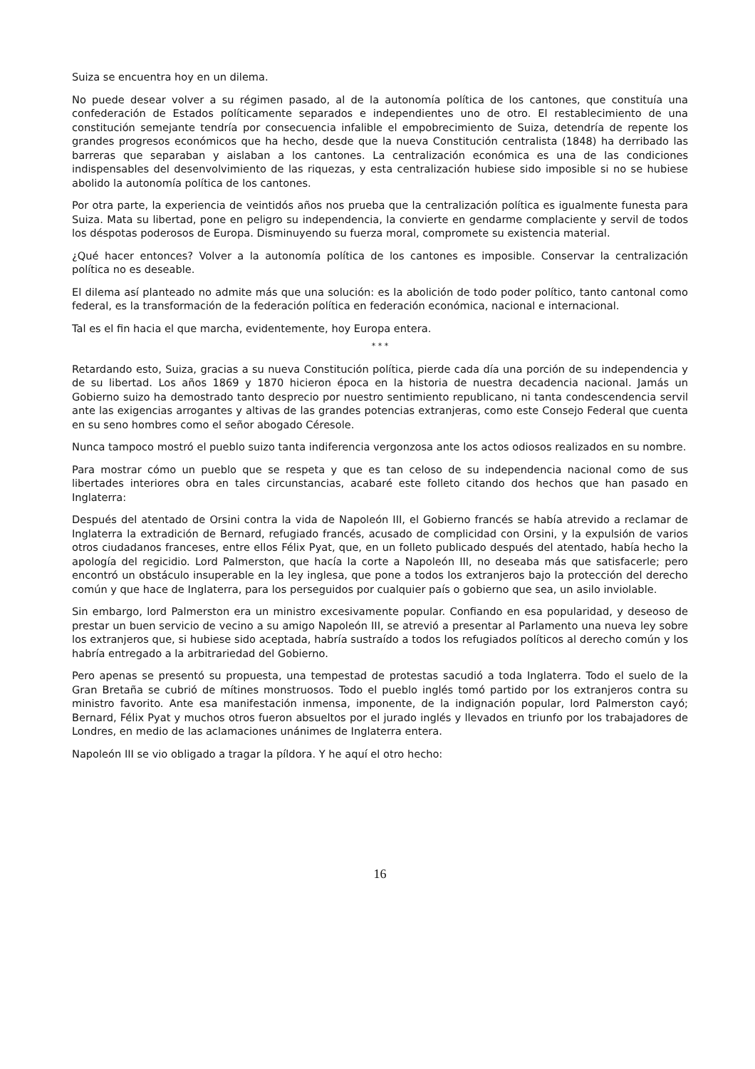Suiza se encuentra hoy en un dilema.
No puede desear volver a su régimen pasado, al de la autonomía política de los cantones, que constituía una confederación de Estados políticamente separados e independientes uno de otro. El restablecimiento de una constitución semejante tendría por consecuencia infalible el empobrecimiento de Suiza, detendría de repente los grandes progresos económicos que ha hecho, desde que la nueva Constitución centralista (1848) ha derribado las barreras que separaban y aislaban a los cantones. La centralización económica es una de las condiciones indispensables del desenvolvimiento de las riquezas, y esta centralización hubiese sido imposible si no se hubiese abolido la autonomía política de los cantones.
Por otra parte, la experiencia de veintidós años nos prueba que la centralización política es igualmente funesta para Suiza. Mata su libertad, pone en peligro su independencia, la convierte en gendarme complaciente y servil de todos los déspotas poderosos de Europa. Disminuyendo su fuerza moral, compromete su existencia material.
¿Qué hacer entonces? Volver a la autonomía política de los cantones es imposible. Conservar la centralización política no es deseable.
El dilema así planteado no admite más que una solución: es la abolición de todo poder político, tanto cantonal como federal, es la transformación de la federación política en federación económica, nacional e internacional.
Tal es el fin hacia el que marcha, evidentemente, hoy Europa entera.
* * *
Retardando esto, Suiza, gracias a su nueva Constitución política, pierde cada día una porción de su independencia y de su libertad. Los años 1869 y 1870 hicieron época en la historia de nuestra decadencia nacional. Jamás un Gobierno suizo ha demostrado tanto desprecio por nuestro sentimiento republicano, ni tanta condescendencia servil ante las exigencias arrogantes y altivas de las grandes potencias extranjeras, como este Consejo Federal que cuenta en su seno hombres como el señor abogado Céresole.
Nunca tampoco mostró el pueblo suizo tanta indiferencia vergonzosa ante los actos odiosos realizados en su nombre.
Para mostrar cómo un pueblo que se respeta y que es tan celoso de su independencia nacional como de sus libertades interiores obra en tales circunstancias, acabaré este folleto citando dos hechos que han pasado en Inglaterra:
Después del atentado de Orsini contra la vida de Napoleón III, el Gobierno francés se había atrevido a reclamar de Inglaterra la extradición de Bernard, refugiado francés, acusado de complicidad con Orsini, y la expulsión de varios otros ciudadanos franceses, entre ellos Félix Pyat, que, en un folleto publicado después del atentado, había hecho la apología del regicidio. Lord Palmerston, que hacía la corte a Napoleón III, no deseaba más que satisfacerle; pero encontró un obstáculo insuperable en la ley inglesa, que pone a todos los extranjeros bajo la protección del derecho común y que hace de Inglaterra, para los perseguidos por cualquier país o gobierno que sea, un asilo inviolable.
Sin embargo, lord Palmerston era un ministro excesivamente popular. Confiando en esa popularidad, y deseoso de prestar un buen servicio de vecino a su amigo Napoleón III, se atrevió a presentar al Parlamento una nueva ley sobre los extranjeros que, si hubiese sido aceptada, habría sustraído a todos los refugiados políticos al derecho común y los habría entregado a la arbitrariedad del Gobierno.
Pero apenas se presentó su propuesta, una tempestad de protestas sacudió a toda Inglaterra. Todo el suelo de la Gran Bretaña se cubrió de mítines monstruosos. Todo el pueblo inglés tomó partido por los extranjeros contra su ministro favorito. Ante esa manifestación inmensa, imponente, de la indignación popular, lord Palmerston cayó; Bernard, Félix Pyat y muchos otros fueron absueltos por el jurado inglés y llevados en triunfo por los trabajadores de Londres, en medio de las aclamaciones unánimes de Inglaterra entera.
Napoleón III se vio obligado a tragar la píldora. Y he aquí el otro hecho:
16